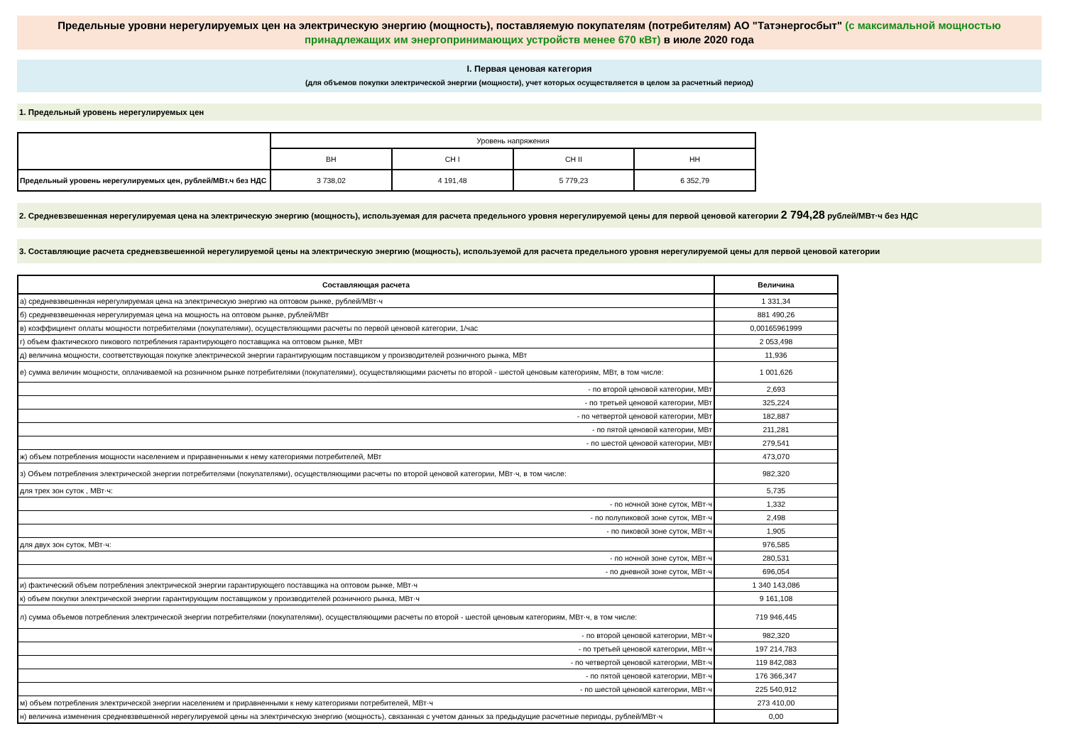Предельные уровни нерегулируемых цен на электрическую энергию (мощность), поставляемую покупателям (потребителям) АО "Татэнергосбыт" (с максимальной мощностью принадлежащих им энергопринимающих устройств менее 670 кВт) в июле 2020 года
I. Первая ценовая категория
(для объемов покупки электрической энергии (мощности), учет которых осуществляется в целом за расчетный период)
1. Предельный уровень нерегулируемых цен
| | Уровень напряжения | | | |
| | ВН | СН I | СН II | НН |
| Предельный уровень нерегулируемых цен, рублей/МВт.ч без НДС | 3 738,02 | 4 191,48 | 5 779,23 | 6 352,79 |
2. Средневзвешенная нерегулируемая цена на электрическую энергию (мощность), используемая для расчета предельного уровня нерегулируемой цены для первой ценовой категории 2 794,28 рублей/МВт·ч без НДС
3. Составляющие расчета средневзвешенной нерегулируемой цены на электрическую энергию (мощность), используемой для расчета предельного уровня нерегулируемой цены для первой ценовой категории
| Составляющая расчета | Величина |
| а) средневзвешенная нерегулируемая цена на электрическую энергию на оптовом рынке, рублей/МВт·ч | 1 331,34 |
| б) средневзвешенная нерегулируемая цена на мощность на оптовом рынке, рублей/МВт | 881 490,26 |
| в) коэффициент оплаты мощности потребителями (покупателями), осуществляющими расчеты по первой ценовой категории, 1/час | 0,00165961999 |
| г) объем фактического пикового потребления гарантирующего поставщика на оптовом рынке, МВт | 2 053,498 |
| д) величина мощности, соответствующая покупке электрической энергии гарантирующим поставщиком у производителей розничного рынка, МВт | 11,936 |
| е) сумма величин мощности, оплачиваемой на розничном рынке потребителями (покупателями), осуществляющими расчеты по второй - шестой ценовым категориям, МВт, в том числе: | 1 001,626 |
| - по второй ценовой категории, МВт | 2,693 |
| - по третьей ценовой категории, МВт | 325,224 |
| - по четвертой ценовой категории, МВт | 182,887 |
| - по пятой ценовой категории, МВт | 211,281 |
| - по шестой ценовой категории, МВт | 279,541 |
| ж) объем потребления мощности населением и приравненными к нему категориями потребителей, МВт | 473,070 |
| з) Объем потребления электрической энергии потребителями (покупателями), осуществляющими расчеты по второй ценовой категории, МВт·ч, в том числе: | 982,320 |
| для трех зон суток , МВт·ч: | 5,735 |
| - по ночной зоне суток, МВт·ч | 1,332 |
| - по полупиковой зоне суток, МВт·ч | 2,498 |
| - по пиковой зоне суток, МВт·ч | 1,905 |
| для двух зон суток, МВт·ч: | 976,585 |
| - по ночной зоне суток, МВт·ч | 280,531 |
| - по дневной зоне суток, МВт·ч | 696,054 |
| и) фактический объем потребления электрической энергии гарантирующего поставщика на оптовом рынке, МВт·ч | 1 340 143,086 |
| к) объем покупки электрической энергии гарантирующим поставщиком у производителей розничного рынка, МВт·ч | 9 161,108 |
| л) сумма объемов потребления электрической энергии потребителями (покупателями), осуществляющими расчеты по второй - шестой ценовым категориям, МВт·ч, в том числе: | 719 946,445 |
| - по второй ценовой категории, МВт·ч | 982,320 |
| - по третьей ценовой категории, МВт·ч | 197 214,783 |
| - по четвертой ценовой категории, МВт·ч | 119 842,083 |
| - по пятой ценовой категории, МВт·ч | 176 366,347 |
| - по шестой ценовой категории, МВт·ч | 225 540,912 |
| м) объем потребления электрической энергии населением и приравненными к нему категориями потребителей, МВт·ч | 273 410,00 |
| н) величина изменения средневзвешенной нерегулируемой цены на электрическую энергию (мощность), связанная с учетом данных за предыдущие расчетные периоды, рублей/МВт·ч | 0,00 |